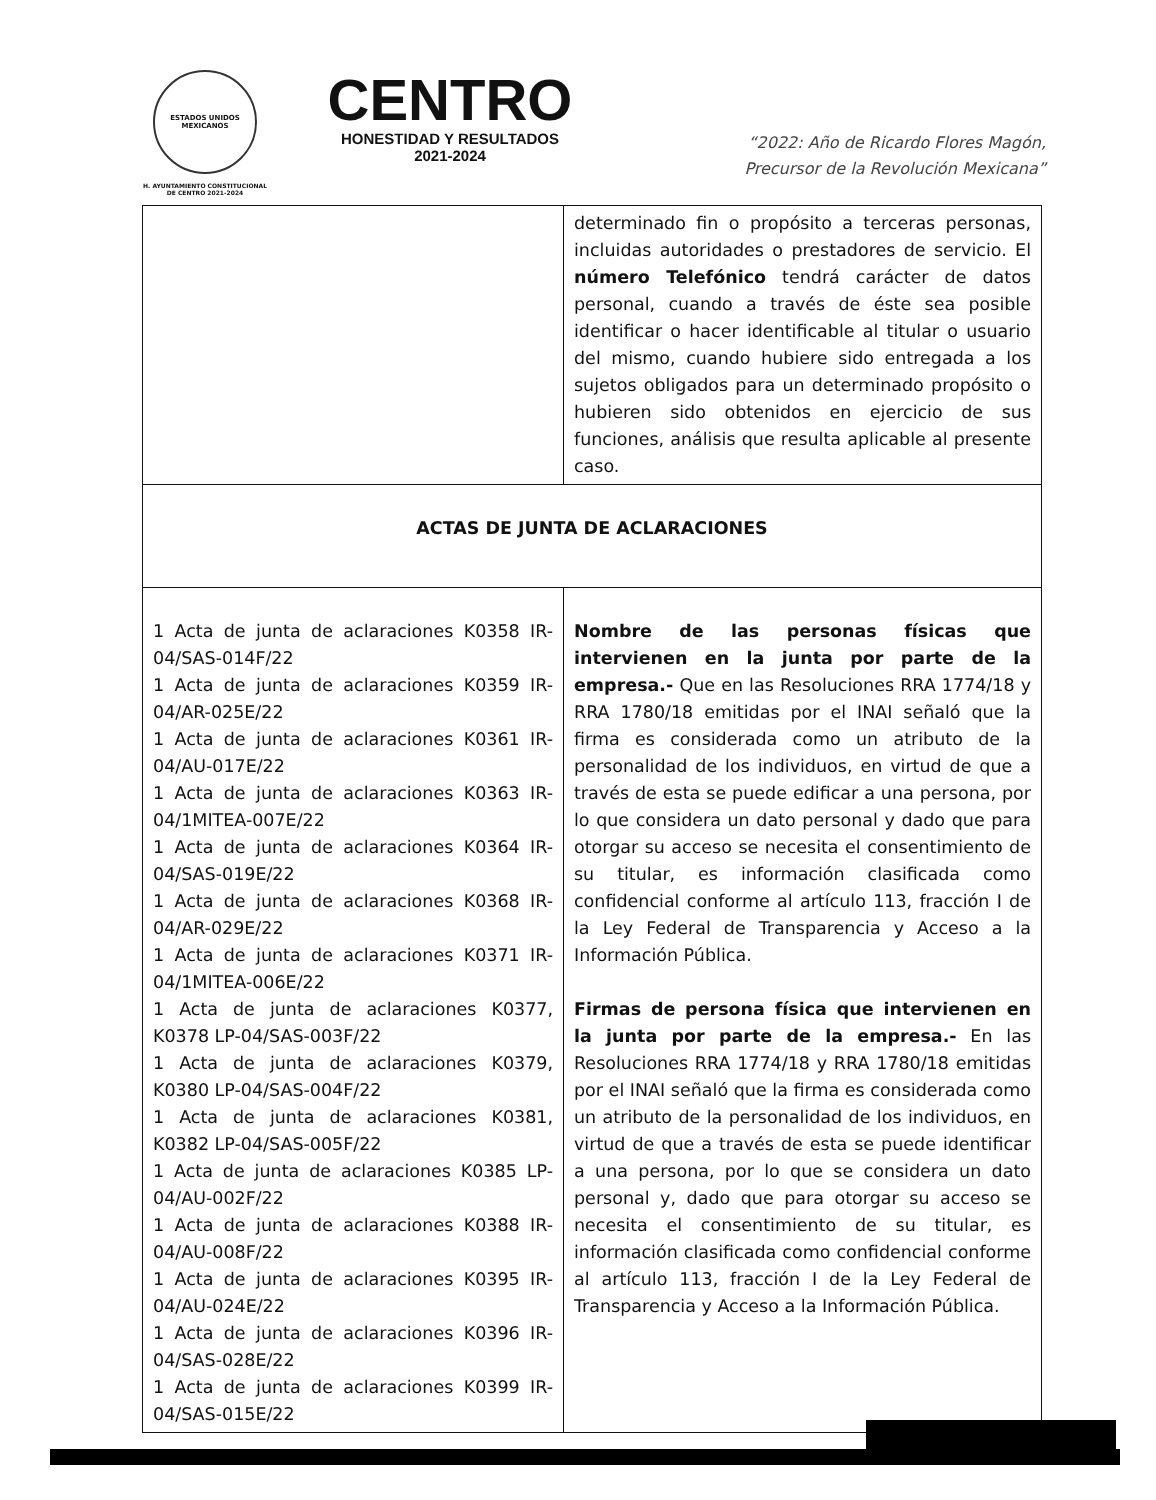ESTADOS UNIDOS MEXICANOS
H. AYUNTAMIENTO CONSTITUCIONAL
DE CENTRO 2021-2024
CENTRO
HONESTIDAD Y RESULTADOS
2021-2024
“2022: Año de Ricardo Flores Magón,
Precursor de la Revolución Mexicana”
| | determinado fin o propósito a terceras personas, incluidas autoridades o prestadores de servicio. El número Telefónico tendrá carácter de datos personal, cuando a través de éste sea posible identificar o hacer identificable al titular o usuario del mismo, cuando hubiere sido entregada a los sujetos obligados para un determinado propósito o hubieren sido obtenidos en ejercicio de sus funciones, análisis que resulta aplicable al presente caso. |
| ACTAS DE JUNTA DE ACLARACIONES | |
| 1 Acta de junta de aclaraciones K0358 IR-04/SAS-014F/22 1 Acta de junta de aclaraciones K0359 IR-04/AR-025E/22 1 Acta de junta de aclaraciones K0361 IR-04/AU-017E/22 1 Acta de junta de aclaraciones K0363 IR-04/1MITEA-007E/22 1 Acta de junta de aclaraciones K0364 IR-04/SAS-019E/22 1 Acta de junta de aclaraciones K0368 IR-04/AR-029E/22 1 Acta de junta de aclaraciones K0371 IR-04/1MITEA-006E/22 1 Acta de junta de aclaraciones K0377, K0378 LP-04/SAS-003F/22 1 Acta de junta de aclaraciones K0379, K0380 LP-04/SAS-004F/22 1 Acta de junta de aclaraciones K0381, K0382 LP-04/SAS-005F/22 1 Acta de junta de aclaraciones K0385 LP-04/AU-002F/22 1 Acta de junta de aclaraciones K0388 IR-04/AU-008F/22 1 Acta de junta de aclaraciones K0395 IR-04/AU-024E/22 1 Acta de junta de aclaraciones K0396 IR-04/SAS-028E/22 1 Acta de junta de aclaraciones K0399 IR-04/SAS-015E/22 | Nombre de las personas físicas que intervienen en la junta por parte de la empresa.- Que en las Resoluciones RRA 1774/18 y RRA 1780/18 emitidas por el INAI señaló que la firma es considerada como un atributo de la personalidad de los individuos, en virtud de que a través de esta se puede edificar a una persona, por lo que considera un dato personal y dado que para otorgar su acceso se necesita el consentimiento de su titular, es información clasificada como confidencial conforme al artículo 113, fracción I de la Ley Federal de Transparencia y Acceso a la Información Pública. Firmas de persona física que intervienen en la junta por parte de la empresa.- En las Resoluciones RRA 1774/18 y RRA 1780/18 emitidas por el INAI señaló que la firma es considerada como un atributo de la personalidad de los individuos, en virtud de que a través de esta se puede identificar a una persona, por lo que se considera un dato personal y, dado que para otorgar su acceso se necesita el consentimiento de su titular, es información clasificada como confidencial conforme al artículo 113, fracción I de la Ley Federal de Transparencia y Acceso a la Información Pública. |